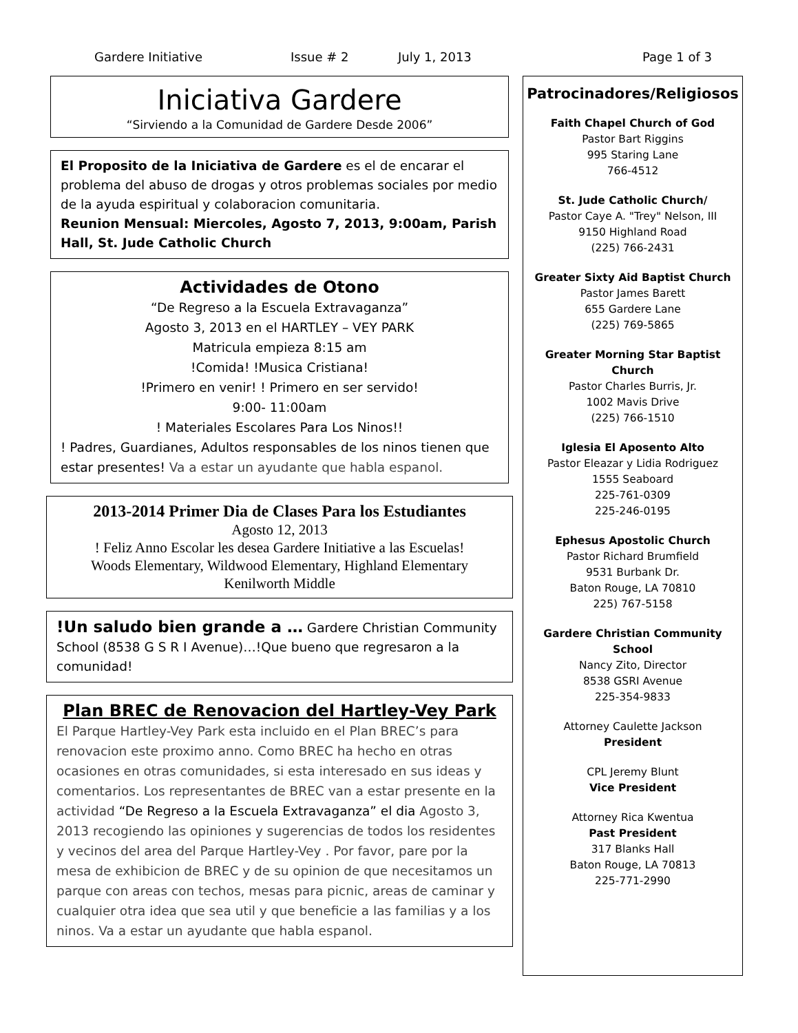Gardere Initiative Issue # 2 July 1, 2013 Page 1 of 3
Iniciativa Gardere
“Sirviendo a la Comunidad de Gardere Desde 2006”
El Proposito de la Iniciativa de Gardere es el de encarar el problema del abuso de drogas y otros problemas sociales por medio de la ayuda espiritual y colaboracion comunitaria.
Reunion Mensual: Miercoles, Agosto 7, 2013, 9:00am, Parish Hall, St. Jude Catholic Church
Actividades de Otono
“De Regreso a la Escuela Extravaganza”
Agosto 3, 2013 en el HARTLEY – VEY PARK
Matricula empieza 8:15 am
!Comida! !Musica Cristiana!
!Primero en venir! ! Primero en ser servido!
9:00- 11:00am
! Materiales Escolares Para Los Ninos!!
! Padres, Guardianes, Adultos responsables de los ninos tienen que estar presentes! Va a estar un ayudante que habla espanol.
2013-2014 Primer Dia de Clases Para los Estudiantes
Agosto 12, 2013
! Feliz Anno Escolar les desea Gardere Initiative a las Escuelas!
Woods Elementary, Wildwood Elementary, Highland Elementary
Kenilworth Middle
!Un saludo bien grande a … Gardere Christian Community School (8538 G S R I Avenue)…!Que bueno que regresaron a la comunidad!
Plan BREC de Renovacion del Hartley-Vey Park
El Parque Hartley-Vey Park esta incluido en el Plan BREC’s para renovacion este proximo anno. Como BREC ha hecho en otras ocasiones en otras comunidades, si esta interesado en sus ideas y comentarios. Los representantes de BREC van a estar presente en la actividad “De Regreso a la Escuela Extravaganza” el dia Agosto 3, 2013 recogiendo las opiniones y sugerencias de todos los residentes y vecinos del area del Parque Hartley-Vey . Por favor, pare por la mesa de exhibicion de BREC y de su opinion de que necesitamos un parque con areas con techos, mesas para picnic, areas de caminar y cualquier otra idea que sea util y que beneficie a las familias y a los ninos. Va a estar un ayudante que habla espanol.
Patrocinadores/Religiosos
Faith Chapel Church of God
Pastor Bart Riggins
995 Staring Lane
766-4512
St. Jude Catholic Church/
Pastor Caye A. "Trey" Nelson, III
9150 Highland Road
(225) 766-2431
Greater Sixty Aid Baptist Church
Pastor James Barett
655 Gardere Lane
(225) 769-5865
Greater Morning Star Baptist Church
Pastor Charles Burris, Jr.
1002 Mavis Drive
(225) 766-1510
Iglesia El Aposento Alto
Pastor Eleazar y Lidia Rodriguez
1555 Seaboard
225-761-0309
225-246-0195
Ephesus Apostolic Church
Pastor Richard Brumfield
9531 Burbank Dr.
Baton Rouge, LA 70810
225) 767-5158
Gardere Christian Community School
Nancy Zito, Director
8538 GSRI Avenue
225-354-9833
Attorney Caulette Jackson
President
CPL Jeremy Blunt
Vice President
Attorney Rica Kwentua
Past President
317 Blanks Hall
Baton Rouge, LA 70813
225-771-2990